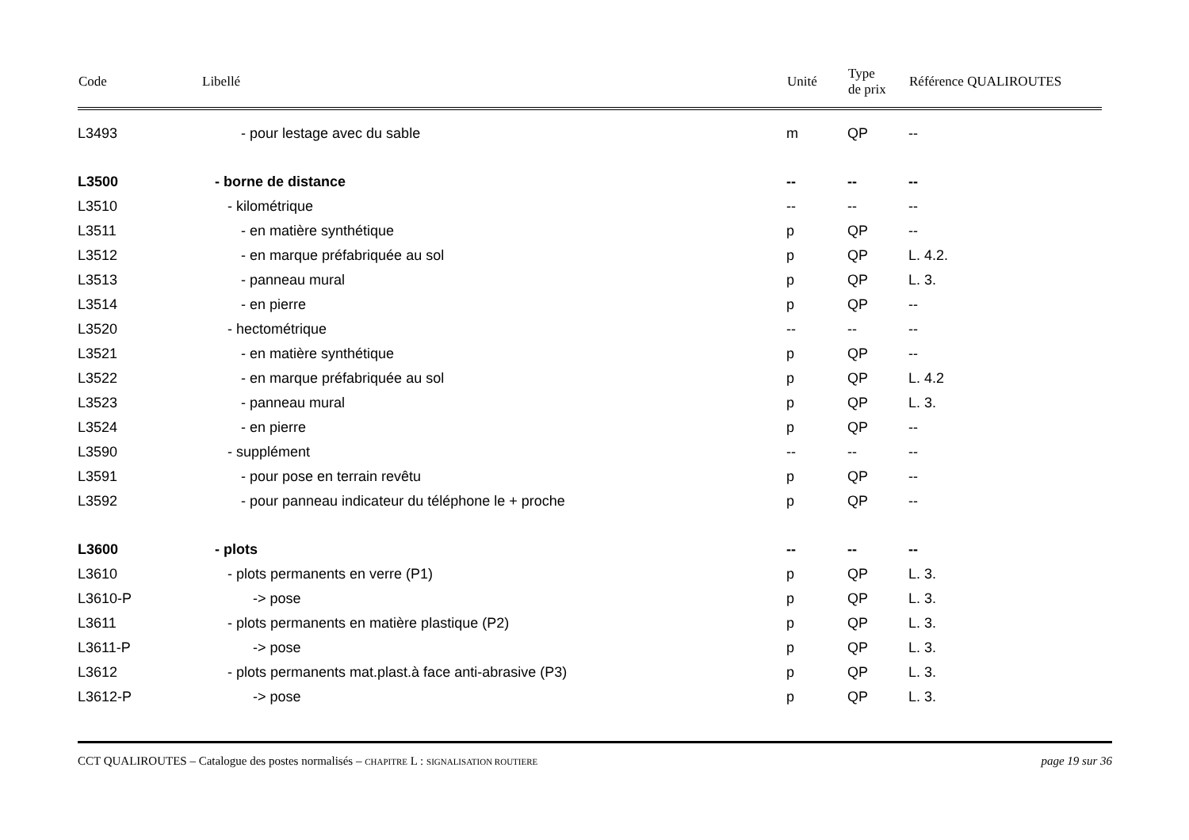| Code | Libellé | Unité | Type de prix | Référence QUALIROUTES |
| --- | --- | --- | --- | --- |
| L3493 | - pour lestage avec du sable | m | QP | -- |
| L3500 | - borne de distance | -- | -- | -- |
| L3510 | - kilométrique | -- | -- | -- |
| L3511 | - en matière synthétique | p | QP | -- |
| L3512 | - en marque préfabriquée au sol | p | QP | L. 4.2. |
| L3513 | - panneau mural | p | QP | L. 3. |
| L3514 | - en pierre | p | QP | -- |
| L3520 | - hectométrique | -- | -- | -- |
| L3521 | - en matière synthétique | p | QP | -- |
| L3522 | - en marque préfabriquée au sol | p | QP | L. 4.2 |
| L3523 | - panneau mural | p | QP | L. 3. |
| L3524 | - en pierre | p | QP | -- |
| L3590 | - supplément | -- | -- | -- |
| L3591 | - pour pose en terrain revêtu | p | QP | -- |
| L3592 | - pour panneau indicateur du téléphone le + proche | p | QP | -- |
| L3600 | - plots | -- | -- | -- |
| L3610 | - plots permanents en verre (P1) | p | QP | L. 3. |
| L3610-P | -> pose | p | QP | L. 3. |
| L3611 | - plots permanents en matière plastique (P2) | p | QP | L. 3. |
| L3611-P | -> pose | p | QP | L. 3. |
| L3612 | - plots permanents mat.plast.à face anti-abrasive (P3) | p | QP | L. 3. |
| L3612-P | -> pose | p | QP | L. 3. |
CCT QUALIROUTES – Catalogue des postes normalisés – CHAPITRE L : SIGNALISATION ROUTIERE page 19 sur 36